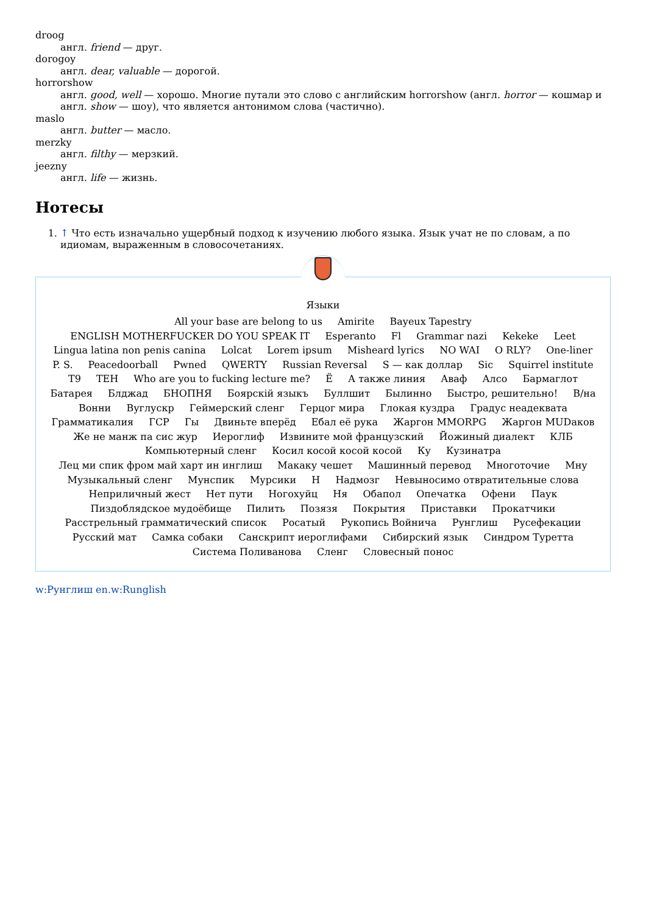droog
англ. friend — друг.
dorogoy
англ. dear, valuable — дорогой.
horrorshow
англ. good, well — хорошо. Многие путали это слово с английским horrorshow (англ. horror — кошмар и англ. show — шоу), что является антонимом слова (частично).
maslo
англ. butter — масло.
merzky
англ. filthy — мерзкий.
jeezny
англ. life — жизнь.
Нотесы
1. ↑ Что есть изначально ущербный подход к изучению любого языка. Язык учат не по словам, а по идиомам, выраженным в словосочетаниях.
Языки
All your base are belong to us Amirite Bayeux Tapestry
ENGLISH MOTHERFUCKER DO YOU SPEAK IT Esperanto Fl Grammar nazi Kekeke Leet
Lingua latina non penis canina Lolcat Lorem ipsum Misheard lyrics NO WAI O RLY? One-liner
P. S. Peacedoorball Pwned QWERTY Russian Reversal S — как доллар Sic Squirrel institute
T9 TEH Who are you to fucking lecture me? Ё А также линия Аваф Алсо Бармаглот
Батарея Блджад БНОПНЯ Боярскій языкъ Буллшит Былинно Быстро, решительно! В/на
Вонни Вуглускр Геймерский сленг Герцог мира Глокая куздра Градус неадеквата
Грамматикалия ГСР Гы Двиньте вперёд Ебал её рука Жаргон MMORPG Жаргон MUDаков
Же не манж па сис жур Иероглиф Извините мой французский Йожиный диалект КЛБ
Компьютерный сленг Косил косой косой косой Ку Кузинатра
Лец ми спик фром май харт ин инглиш Макаку чешет Машинный перевод Многоточие Мну
Музыкальный сленг Мунспик Мурсики Н Надмозг Невыносимо отвратительные слова
Неприличный жест Нет пути Ногохуйц Ня Обапол Опечатка Офени Паук
Пиздоблядское мудоёбище Пилить Позязя Покрытия Приставки Прокатчики
Расстрельный грамматический список Росатый Рукопись Войнича Рунглиш Русефекации
Русский мат Самка собаки Санскрипт иероглифами Сибирский язык Синдром Туретта
Система Поливанова Сленг Словесный понос
w:Рунглиш en.w:Runglish